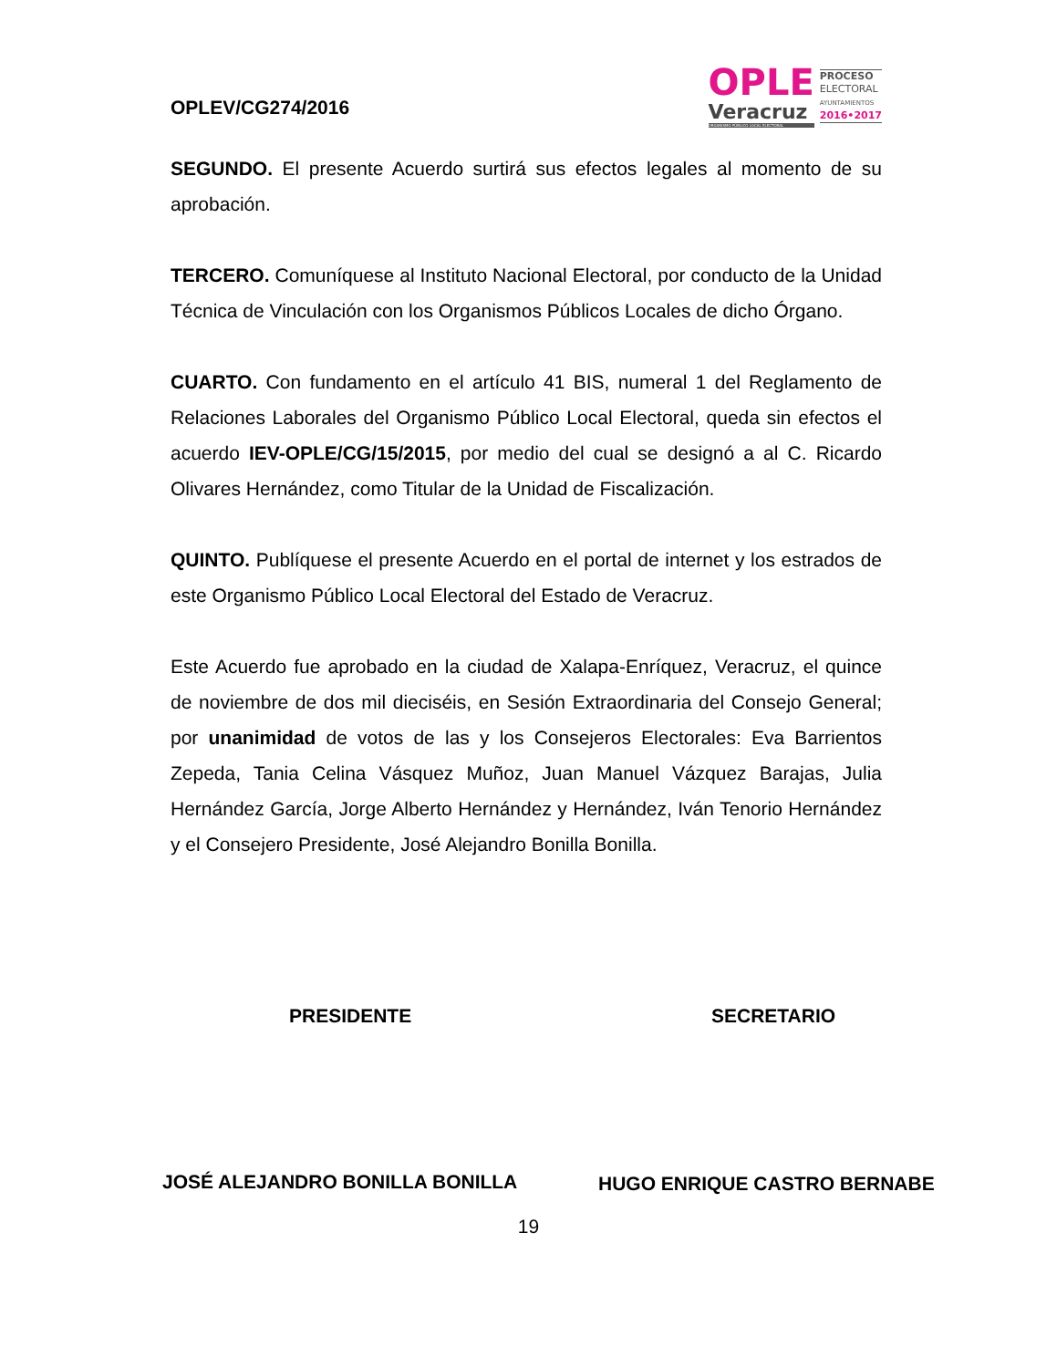OPLEV/CG274/2016
OPLE
Veracruz
ORGANISMO PÚBLICO LOCAL ELECTORAL
PROCESO
ELECTORAL
AYUNTAMIENTOS
2016•2017
SEGUNDO. El presente Acuerdo surtirá sus efectos legales al momento de su aprobación.
TERCERO. Comuníquese al Instituto Nacional Electoral, por conducto de la Unidad Técnica de Vinculación con los Organismos Públicos Locales de dicho Órgano.
CUARTO. Con fundamento en el artículo 41 BIS, numeral 1 del Reglamento de Relaciones Laborales del Organismo Público Local Electoral, queda sin efectos el acuerdo IEV-OPLE/CG/15/2015, por medio del cual se designó a al C. Ricardo Olivares Hernández, como Titular de la Unidad de Fiscalización.
QUINTO. Publíquese el presente Acuerdo en el portal de internet y los estrados de este Organismo Público Local Electoral del Estado de Veracruz.
Este Acuerdo fue aprobado en la ciudad de Xalapa-Enríquez, Veracruz, el quince de noviembre de dos mil dieciséis, en Sesión Extraordinaria del Consejo General; por unanimidad de votos de las y los Consejeros Electorales: Eva Barrientos Zepeda, Tania Celina Vásquez Muñoz, Juan Manuel Vázquez Barajas, Julia Hernández García, Jorge Alberto Hernández y Hernández, Iván Tenorio Hernández y el Consejero Presidente, José Alejandro Bonilla Bonilla.
PRESIDENTE SECRETARIO
JOSÉ ALEJANDRO BONILLA BONILLA HUGO ENRIQUE CASTRO BERNABE
19